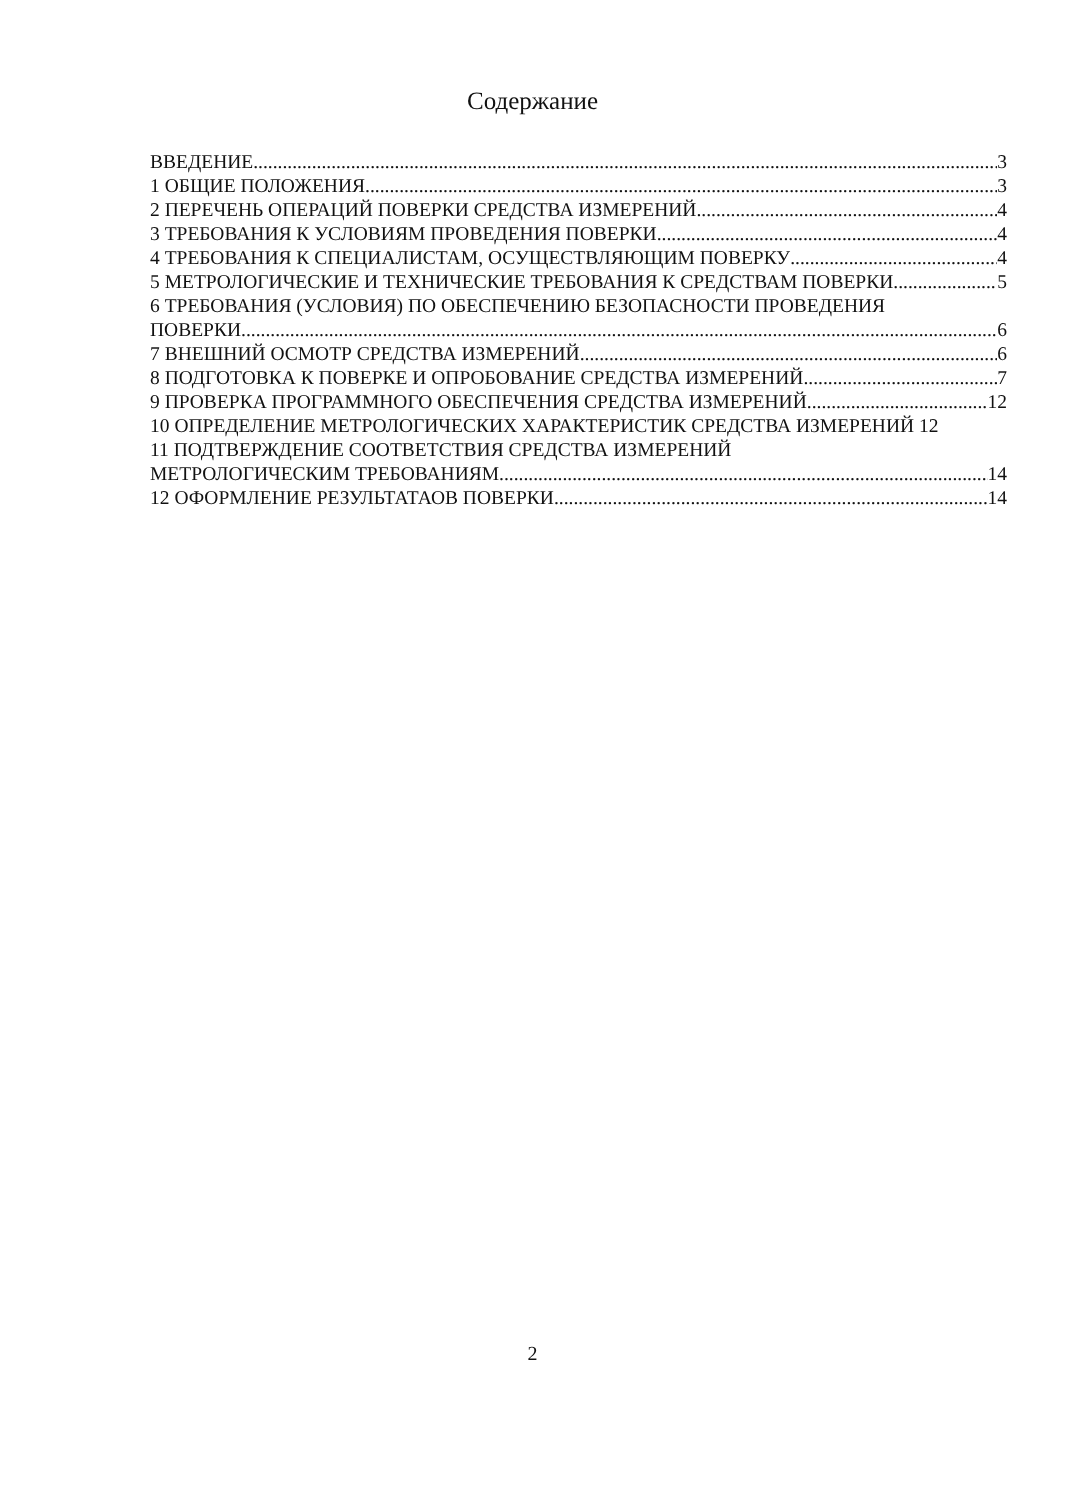Содержание
ВВЕДЕНИЕ 3
1 ОБЩИЕ ПОЛОЖЕНИЯ 3
2 ПЕРЕЧЕНЬ ОПЕРАЦИЙ ПОВЕРКИ СРЕДСТВА ИЗМЕРЕНИЙ 4
3 ТРЕБОВАНИЯ К УСЛОВИЯМ ПРОВЕДЕНИЯ ПОВЕРКИ 4
4 ТРЕБОВАНИЯ К СПЕЦИАЛИСТАМ, ОСУЩЕСТВЛЯЮЩИМ ПОВЕРКУ 4
5 МЕТРОЛОГИЧЕСКИЕ И ТЕХНИЧЕСКИЕ ТРЕБОВАНИЯ К СРЕДСТВАМ ПОВЕРКИ 5
6 ТРЕБОВАНИЯ (УСЛОВИЯ) ПО ОБЕСПЕЧЕНИЮ БЕЗОПАСНОСТИ ПРОВЕДЕНИЯ
ПОВЕРКИ 6
7 ВНЕШНИЙ ОСМОТР СРЕДСТВА ИЗМЕРЕНИЙ 6
8 ПОДГОТОВКА К ПОВЕРКЕ И ОПРОБОВАНИЕ СРЕДСТВА ИЗМЕРЕНИЙ 7
9 ПРОВЕРКА ПРОГРАММНОГО ОБЕСПЕЧЕНИЯ СРЕДСТВА ИЗМЕРЕНИЙ 12
10 ОПРЕДЕЛЕНИЕ МЕТРОЛОГИЧЕСКИХ ХАРАКТЕРИСТИК СРЕДСТВА ИЗМЕРЕНИЙ 12
11 ПОДТВЕРЖДЕНИЕ СООТВЕТСТВИЯ СРЕДСТВА ИЗМЕРЕНИЙ
МЕТРОЛОГИЧЕСКИМ ТРЕБОВАНИЯМ 14
12 ОФОРМЛЕНИЕ РЕЗУЛЬТАТАОВ ПОВЕРКИ 14
2